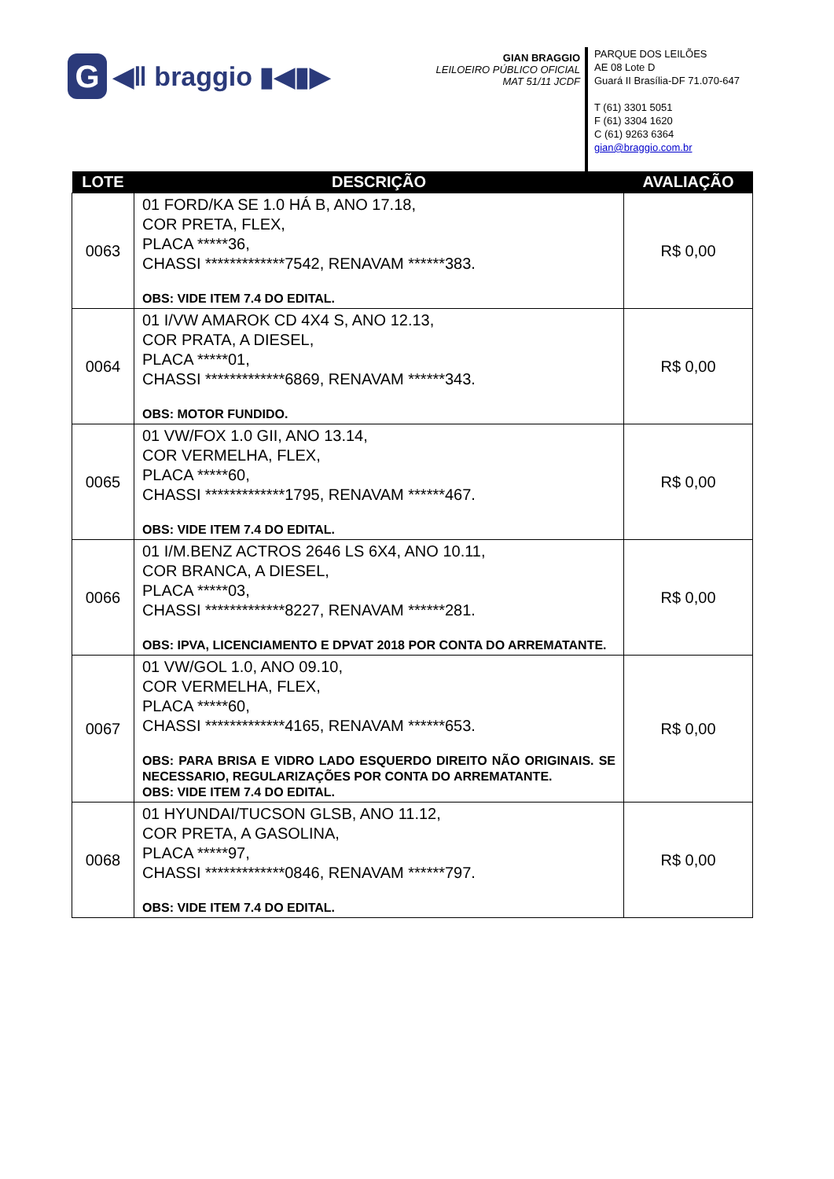G
◀ǁ braggio ▮◀▮▶
GIAN BRAGGIO
LEILOEIRO PÚBLICO OFICIAL
MAT 51/11 JCDF
PARQUE DOS LEILÕES
AE 08 Lote D
Guará II Brasília-DF 71.070-647
T (61) 3301 5051
F (61) 3304 1620
C (61) 9263 6364
gian@braggio.com.br
| LOTE | DESCRIÇÃO | AVALIAÇÃO |
| --- | --- | --- |
| 0063 | 01 FORD/KA SE 1.0 HÁ B, ANO 17.18, COR PRETA, FLEX, PLACA *****36, CHASSI *************7542, RENAVAM ******383. OBS: VIDE ITEM 7.4 DO EDITAL. | R$ 0,00 |
| 0064 | 01 I/VW AMAROK CD 4X4 S, ANO 12.13, COR PRATA, A DIESEL, PLACA *****01, CHASSI *************6869, RENAVAM ******343. OBS: MOTOR FUNDIDO. | R$ 0,00 |
| 0065 | 01 VW/FOX 1.0 GII, ANO 13.14, COR VERMELHA, FLEX, PLACA *****60, CHASSI *************1795, RENAVAM ******467. OBS: VIDE ITEM 7.4 DO EDITAL. | R$ 0,00 |
| 0066 | 01 I/M.BENZ ACTROS 2646 LS 6X4, ANO 10.11, COR BRANCA, A DIESEL, PLACA *****03, CHASSI *************8227, RENAVAM ******281. OBS: IPVA, LICENCIAMENTO E DPVAT 2018 POR CONTA DO ARREMATANTE. | R$ 0,00 |
| 0067 | 01 VW/GOL 1.0, ANO 09.10, COR VERMELHA, FLEX, PLACA *****60, CHASSI *************4165, RENAVAM ******653. OBS: PARA BRISA E VIDRO LADO ESQUERDO DIREITO NÃO ORIGINAIS. SE NECESSARIO, REGULARIZAÇÕES POR CONTA DO ARREMATANTE. OBS: VIDE ITEM 7.4 DO EDITAL. | R$ 0,00 |
| 0068 | 01 HYUNDAI/TUCSON GLSB, ANO 11.12, COR PRETA, A GASOLINA, PLACA *****97, CHASSI *************0846, RENAVAM ******797. OBS: VIDE ITEM 7.4 DO EDITAL. | R$ 0,00 |